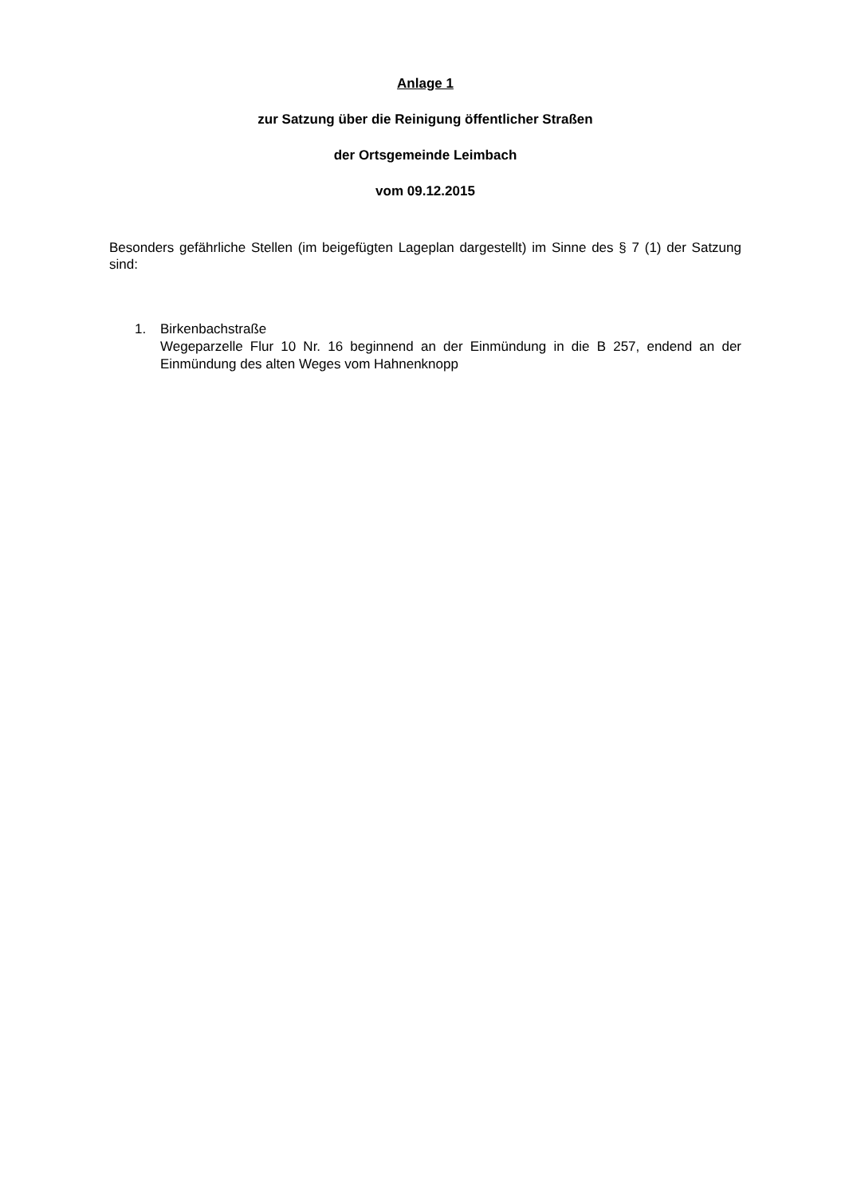Anlage 1
zur Satzung über die Reinigung öffentlicher Straßen
der Ortsgemeinde Leimbach
vom 09.12.2015
Besonders gefährliche Stellen (im beigefügten Lageplan dargestellt) im Sinne des § 7 (1) der Satzung sind:
1. Birkenbachstraße
Wegeparzelle Flur 10 Nr. 16 beginnend an der Einmündung in die B 257, endend an der Einmündung des alten Weges vom Hahnenknopp